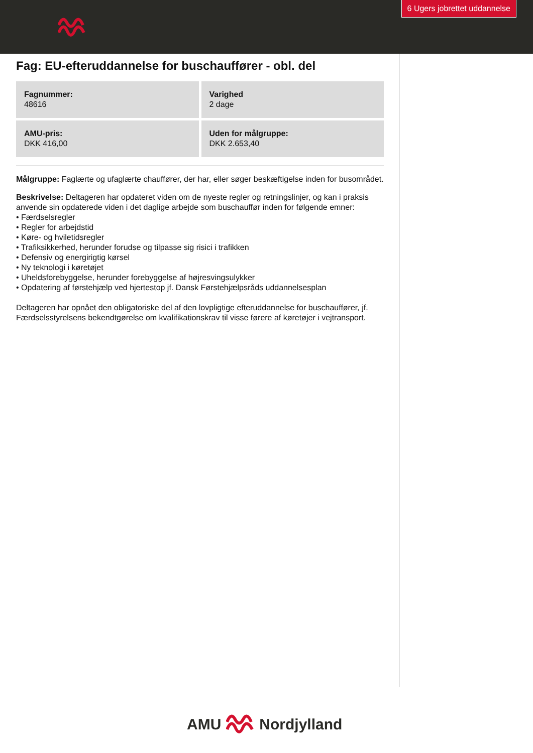6 Ugers jobrettet uddannelse
Fag: EU-efteruddannelse for buschauffører - obl. del
Fagnummer:
48616
Varighed
2 dage
AMU-pris:
DKK 416,00
Uden for målgruppe:
DKK 2.653,40
Målgruppe: Faglærte og ufaglærte chauffører, der har, eller søger beskæftigelse inden for busområdet.
Beskrivelse: Deltageren har opdateret viden om de nyeste regler og retningslinjer, og kan i praksis anvende sin opdaterede viden i det daglige arbejde som buschauffør inden for følgende emner:
• Færdselsregler
• Regler for arbejdstid
• Køre- og hviletidsregler
• Trafiksikkerhed, herunder forudse og tilpasse sig risici i trafikken
• Defensiv og energirigtig kørsel
• Ny teknologi i køretøjet
• Uheldsforebyggelse, herunder forebyggelse af højresvingsulykker
• Opdatering af førstehjælp ved hjertestop jf. Dansk Førstehjælpsråds uddannelsesplan
Deltageren har opnået den obligatoriske del af den lovpligtige efteruddannelse for buschauffører, jf. Færdselsstyrelsens bekendtgørelse om kvalifikationskrav til visse førere af køretøjer i vejtransport.
AMU Nordjylland